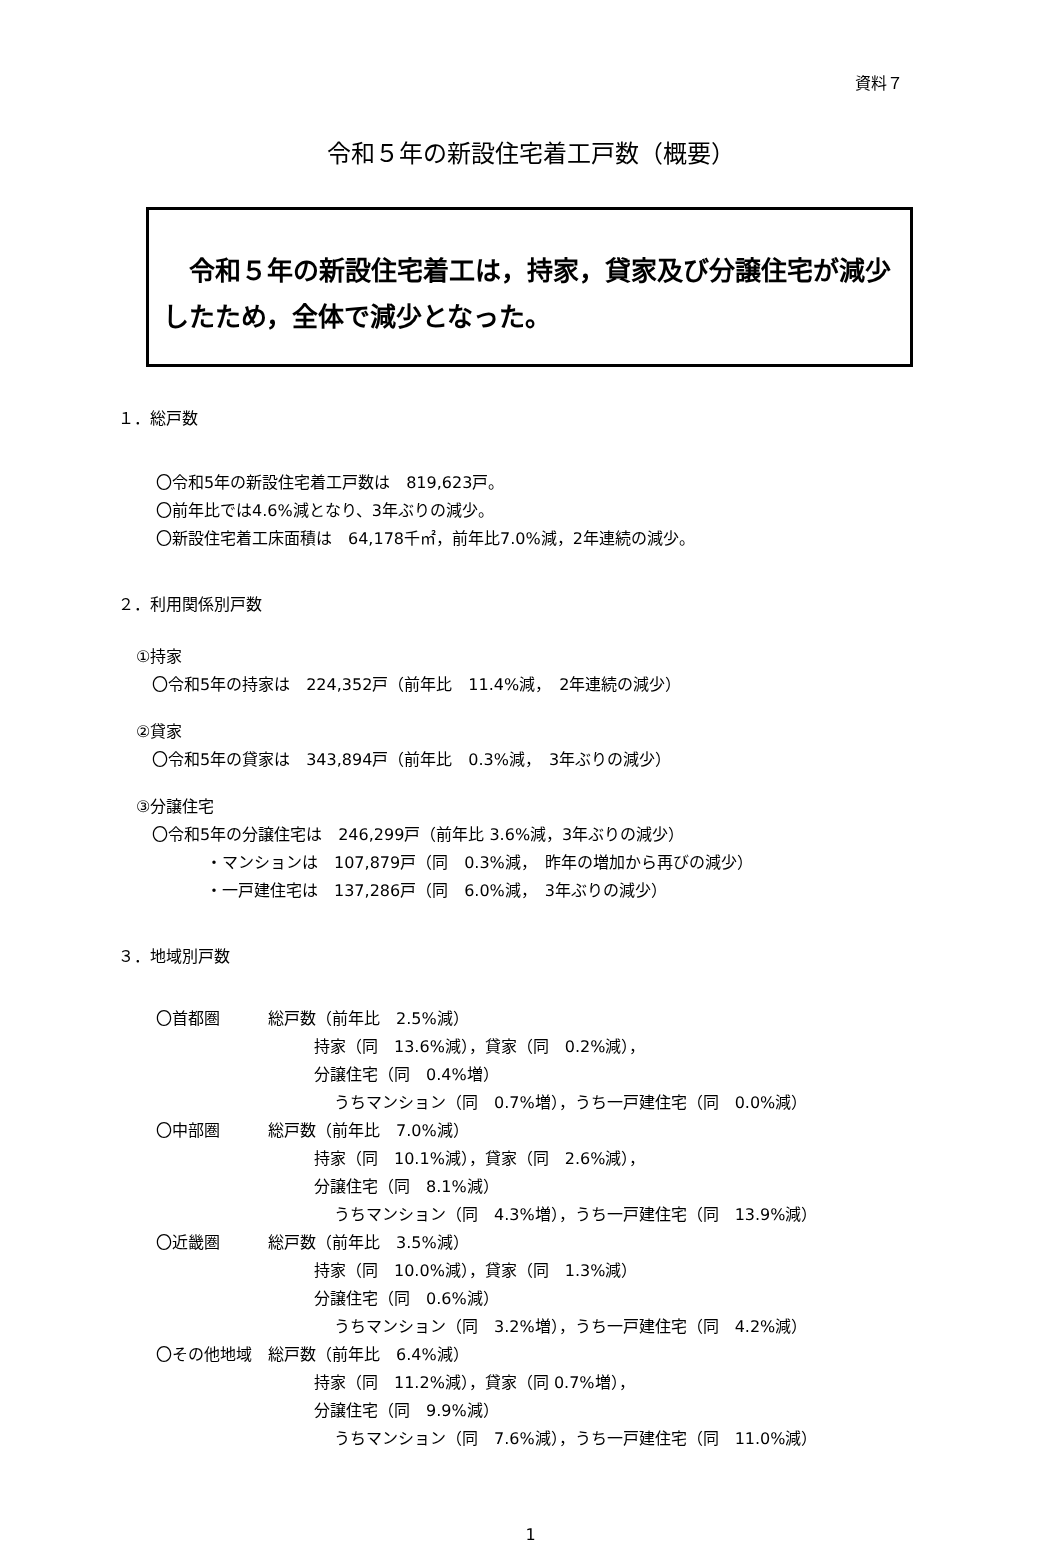資料７
令和５年の新設住宅着工戸数（概要）
　令和５年の新設住宅着工は，持家，貸家及び分譲住宅が減少したため，全体で減少となった。
１．総戸数
〇令和5年の新設住宅着工戸数は　819,623戸。
〇前年比では4.6%減となり、3年ぶりの減少。
〇新設住宅着工床面積は　64,178千㎡，前年比7.0%減，2年連続の減少。
２．利用関係別戸数
①持家
　〇令和5年の持家は　224,352戸（前年比　11.4%減，　2年連続の減少）
②貸家
　〇令和5年の貸家は　343,894戸（前年比　0.3%減，　3年ぶりの減少）
③分譲住宅
　〇令和5年の分譲住宅は　246,299戸（前年比 3.6%減，3年ぶりの減少）
・マンションは　107,879戸（同　0.3%減，　昨年の増加から再びの減少）
・一戸建住宅は　137,286戸（同　6.0%減，　3年ぶりの減少）
３．地域別戸数
〇首都圏　　　総戸数（前年比　2.5%減）
持家（同　13.6%減），貸家（同　0.2%減），
分譲住宅（同　0.4%増）
うちマンション（同　0.7%増），うち一戸建住宅（同　0.0%減）
〇中部圏　　　総戸数（前年比　7.0%減）
持家（同　10.1%減），貸家（同　2.6%減），
分譲住宅（同　8.1%減）
うちマンション（同　4.3%増），うち一戸建住宅（同　13.9%減）
〇近畿圏　　　総戸数（前年比　3.5%減）
持家（同　10.0%減），貸家（同　1.3%減）
分譲住宅（同　0.6%減）
うちマンション（同　3.2%増），うち一戸建住宅（同　4.2%減）
〇その他地域　総戸数（前年比　6.4%減）
持家（同　11.2%減），貸家（同 0.7%増），
分譲住宅（同　9.9%減）
うちマンション（同　7.6%減），うち一戸建住宅（同　11.0%減）
1